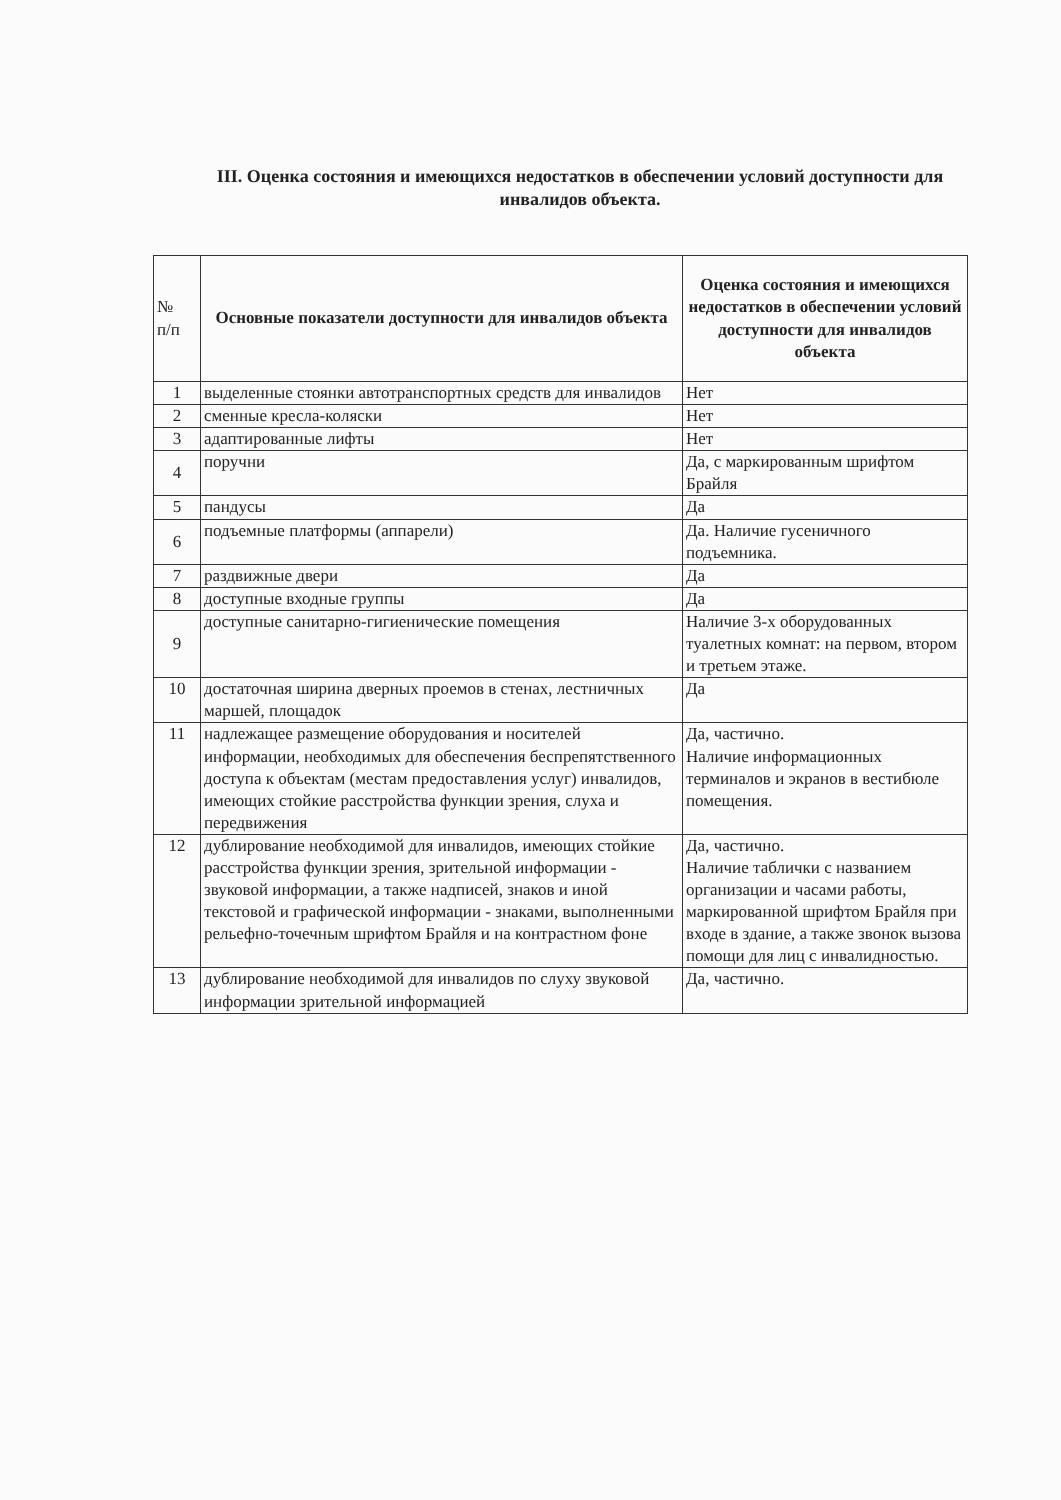III. Оценка состояния и имеющихся недостатков в обеспечении условий доступности для инвалидов объекта.
| № п/п | Основные показатели доступности для инвалидов объекта | Оценка состояния и имеющихся недостатков в обеспечении условий доступности для инвалидов объекта |
| 1 | выделенные стоянки автотранспортных средств для инвалидов | Нет |
| 2 | сменные кресла-коляски | Нет |
| 3 | адаптированные лифты | Нет |
| 4 | поручни | Да, с маркированным шрифтом Брайля |
| 5 | пандусы | Да |
| 6 | подъемные платформы (аппарели) | Да. Наличие гусеничного подъемника. |
| 7 | раздвижные двери | Да |
| 8 | доступные входные группы | Да |
| 9 | доступные санитарно-гигиенические помещения | Наличие 3-х оборудованных туалетных комнат: на первом, втором и третьем этаже. |
| 10 | достаточная ширина дверных проемов в стенах, лестничных маршей, площадок | Да |
| 11 | надлежащее размещение оборудования и носителей информации, необходимых для обеспечения беспрепятственного доступа к объектам (местам предоставления услуг) инвалидов, имеющих стойкие расстройства функции зрения, слуха и передвижения | Да, частично. Наличие информационных терминалов и экранов в вестибюле помещения. |
| 12 | дублирование необходимой для инвалидов, имеющих стойкие расстройства функции зрения, зрительной информации - звуковой информации, а также надписей, знаков и иной текстовой и графической информации - знаками, выполненными рельефно-точечным шрифтом Брайля и на контрастном фоне | Да, частично. Наличие таблички с названием организации и часами работы, маркированной шрифтом Брайля при входе в здание, а также звонок вызова помощи для лиц с инвалидностью. |
| 13 | дублирование необходимой для инвалидов по слуху звуковой информации зрительной информацией | Да, частично. |